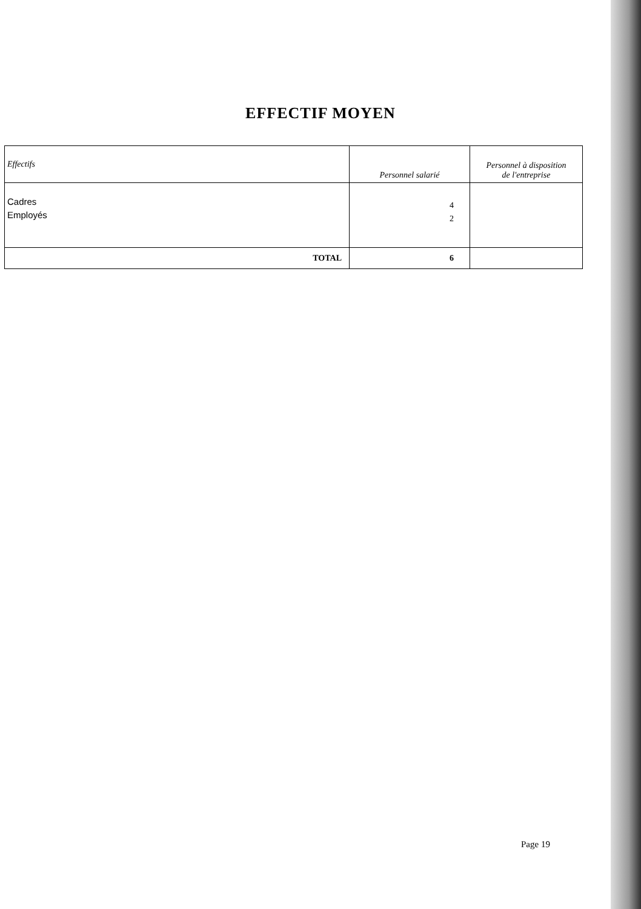EFFECTIF MOYEN
| Effectifs | Personnel salarié | Personnel à disposition de l'entreprise |
| --- | --- | --- |
| Cadres Employés | 4 2 | |
| TOTAL | 6 | |
Page 19